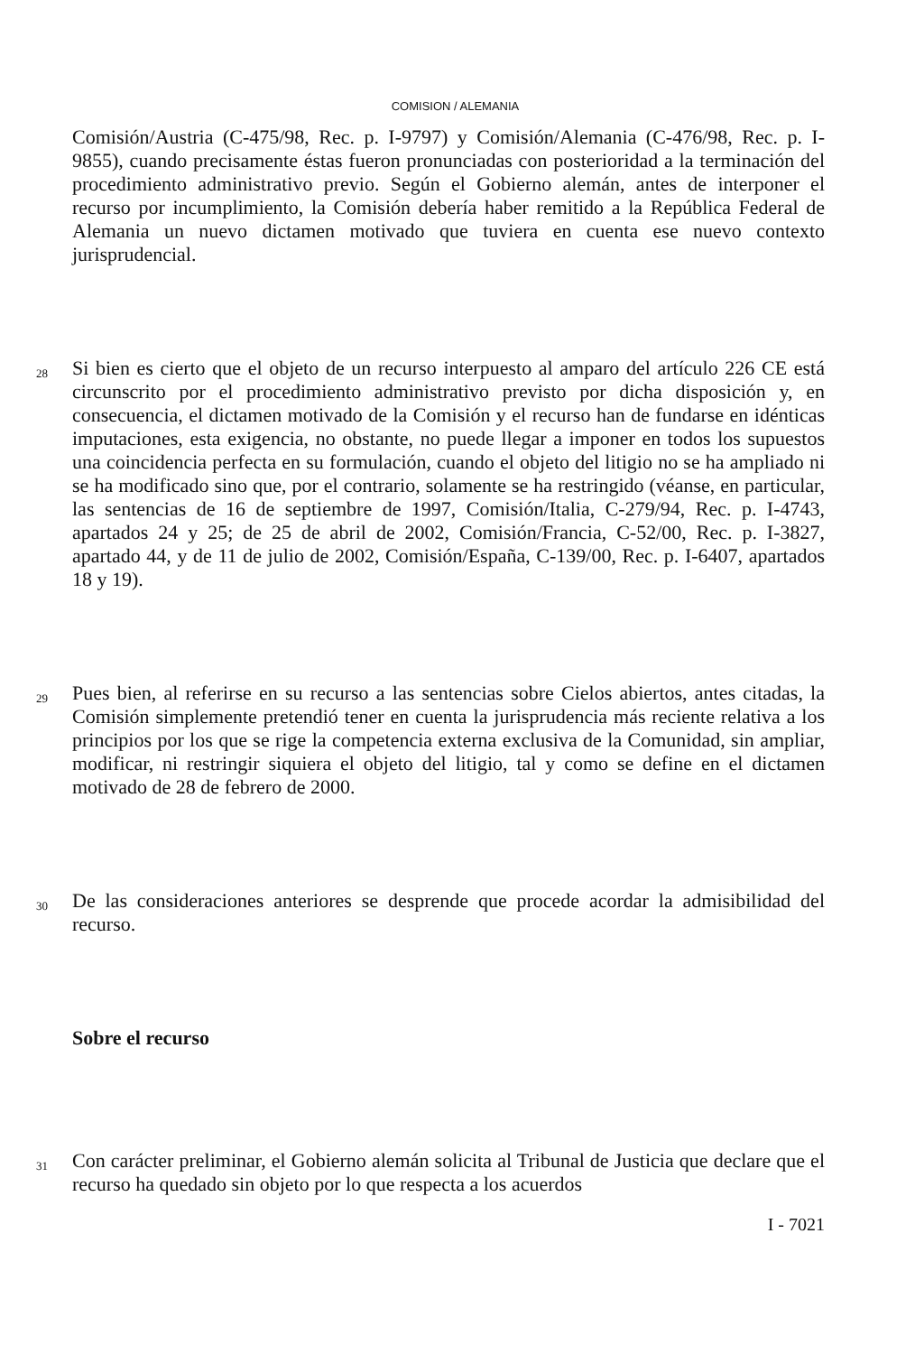COMISION / ALEMANIA
Comisión/Austria (C-475/98, Rec. p. I-9797) y Comisión/Alemania (C-476/98, Rec. p. I-9855), cuando precisamente éstas fueron pronunciadas con posterioridad a la terminación del procedimiento administrativo previo. Según el Gobierno alemán, antes de interponer el recurso por incumplimiento, la Comisión debería haber remitido a la República Federal de Alemania un nuevo dictamen motivado que tuviera en cuenta ese nuevo contexto jurisprudencial.
28
Si bien es cierto que el objeto de un recurso interpuesto al amparo del artículo 226 CE está circunscrito por el procedimiento administrativo previsto por dicha disposición y, en consecuencia, el dictamen motivado de la Comisión y el recurso han de fundarse en idénticas imputaciones, esta exigencia, no obstante, no puede llegar a imponer en todos los supuestos una coincidencia perfecta en su formulación, cuando el objeto del litigio no se ha ampliado ni se ha modificado sino que, por el contrario, solamente se ha restringido (véanse, en particular, las sentencias de 16 de septiembre de 1997, Comisión/Italia, C-279/94, Rec. p. I-4743, apartados 24 y 25; de 25 de abril de 2002, Comisión/Francia, C-52/00, Rec. p. I-3827, apartado 44, y de 11 de julio de 2002, Comisión/España, C-139/00, Rec. p. I-6407, apartados 18 y 19).
29
Pues bien, al referirse en su recurso a las sentencias sobre Cielos abiertos, antes citadas, la Comisión simplemente pretendió tener en cuenta la jurisprudencia más reciente relativa a los principios por los que se rige la competencia externa exclusiva de la Comunidad, sin ampliar, modificar, ni restringir siquiera el objeto del litigio, tal y como se define en el dictamen motivado de 28 de febrero de 2000.
30
De las consideraciones anteriores se desprende que procede acordar la admisibilidad del recurso.
Sobre el recurso
31
Con carácter preliminar, el Gobierno alemán solicita al Tribunal de Justicia que declare que el recurso ha quedado sin objeto por lo que respecta a los acuerdos
I - 7021